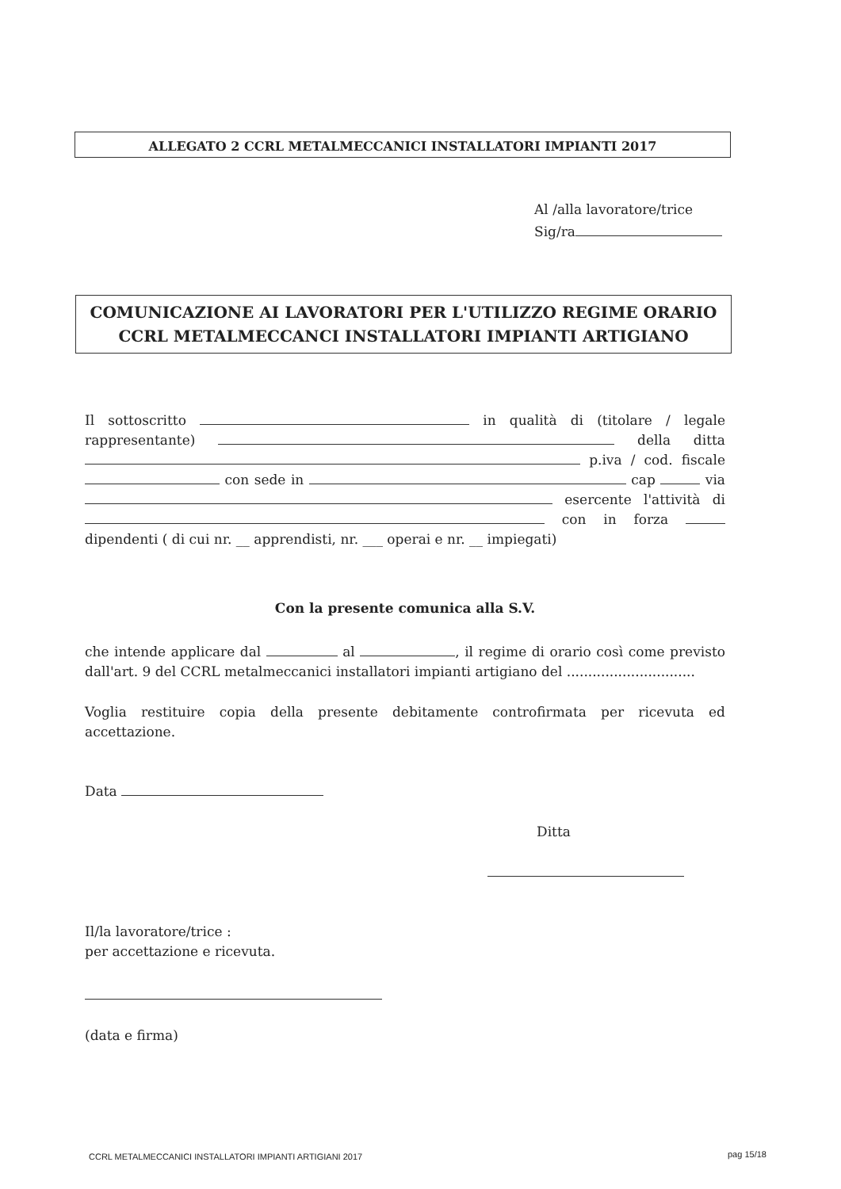ALLEGATO 2 CCRL METALMECCANICI INSTALLATORI IMPIANTI 2017
Al /alla lavoratore/trice
Sig/ra
COMUNICAZIONE AI LAVORATORI PER L'UTILIZZO REGIME ORARIO
CCRL METALMECCANCI INSTALLATORI IMPIANTI ARTIGIANO
Il sottoscritto in qualità di (titolare / legale rappresentante) della ditta p.iva / cod. fiscale con sede in cap via esercente l'attività di con in forza dipendenti ( di cui nr. __ apprendisti, nr. ___ operai e nr. __ impiegati)
Con la presente comunica alla S.V.
che intende applicare dal al , il regime di orario così come previsto dall'art. 9 del CCRL metalmeccanici installatori impianti artigiano del ..............................
Voglia restituire copia della presente debitamente controfirmata per ricevuta ed accettazione.
Data
Ditta
Il/la lavoratore/trice :
per accettazione e ricevuta.
(data e firma)
CCRL METALMECCANICI INSTALLATORI IMPIANTI ARTIGIANI 2017
pag 15/18